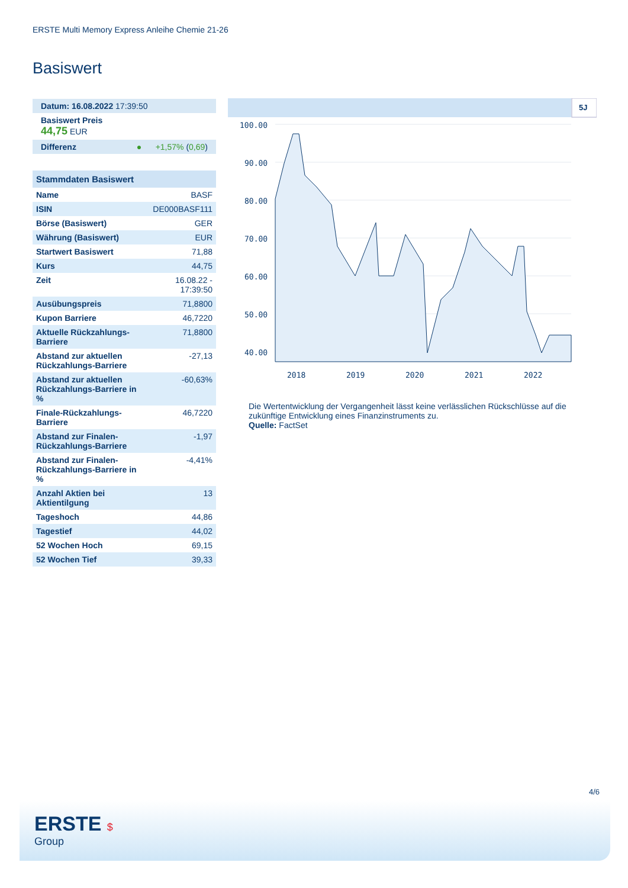ERSTE Multi Memory Express Anleihe Chemie 21-26
Basiswert
Datum: 16.08.2022 17:39:50
Basiswert Preis
44,75 EUR
Differenz ● +1,57% (0,69)
| Stammdaten Basiswert | |
| --- | --- |
| Name | BASF |
| ISIN | DE000BASF111 |
| Börse (Basiswert) | GER |
| Währung (Basiswert) | EUR |
| Startwert Basiswert | 71,88 |
| Kurs | 44,75 |
| Zeit | 16.08.22 - 17:39:50 |
| Ausübungspreis | 71,8800 |
| Kupon Barriere | 46,7220 |
| Aktuelle Rückzahlungs-Barriere | 71,8800 |
| Abstand zur aktuellen Rückzahlungs-Barriere | -27,13 |
| Abstand zur aktuellen Rückzahlungs-Barriere in % | -60,63% |
| Finale-Rückzahlungs-Barriere | 46,7220 |
| Abstand zur Finalen-Rückzahlungs-Barriere | -1,97 |
| Abstand zur Finalen-Rückzahlungs-Barriere in % | -4,41% |
| Anzahl Aktien bei Aktientilgung | 13 |
| Tageshoch | 44,86 |
| Tagestief | 44,02 |
| 52 Wochen Hoch | 69,15 |
| 52 Wochen Tief | 39,33 |
5J
100.00
90.00
80.00
70.00
60.00
50.00
40.00
2018
2019
2020
2021
2022
Die Wertentwicklung der Vergangenheit lässt keine verlässlichen Rückschlüsse auf die zukünftige Entwicklung eines Finanzinstruments zu.
Quelle: FactSet
4/6
ERSTE $
Group